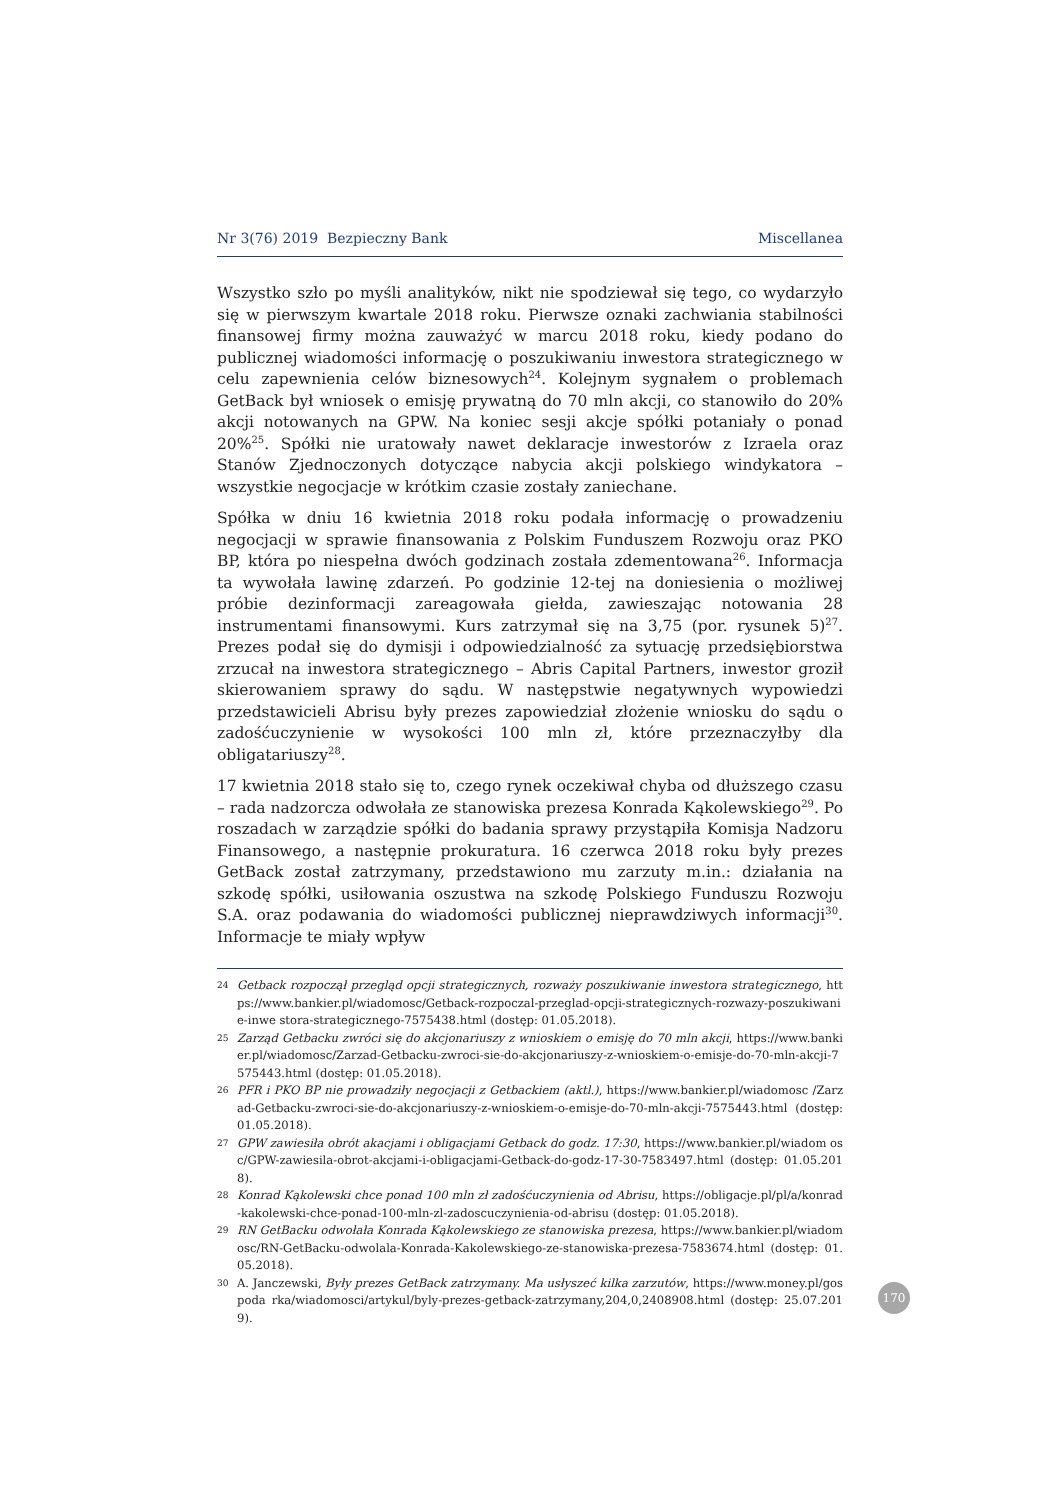Nr 3(76) 2019 Bezpieczny Bank Miscellanea
Wszystko szło po myśli analityków, nikt nie spodziewał się tego, co wydarzyło się w pierwszym kwartale 2018 roku. Pierwsze oznaki zachwiania stabilności finansowej firmy można zauważyć w marcu 2018 roku, kiedy podano do publicznej wiadomości informację o poszukiwaniu inwestora strategicznego w celu zapewnienia celów biznesowych<sup>24</sup>. Kolejnym sygnałem o problemach GetBack był wniosek o emisję prywatną do 70 mln akcji, co stanowiło do 20% akcji notowanych na GPW. Na koniec sesji akcje spółki potaniały o ponad 20%<sup>25</sup>. Spółki nie uratowały nawet deklaracje inwestorów z Izraela oraz Stanów Zjednoczonych dotyczące nabycia akcji polskiego windykatora – wszystkie negocjacje w krótkim czasie zostały zaniechane.
Spółka w dniu 16 kwietnia 2018 roku podała informację o prowadzeniu negocjacji w sprawie finansowania z Polskim Funduszem Rozwoju oraz PKO BP, która po niespełna dwóch godzinach została zdementowana<sup>26</sup>. Informacja ta wywołała lawinę zdarzeń. Po godzinie 12-tej na doniesienia o możliwej próbie dezinformacji zareagowała giełda, zawieszając notowania 28 instrumentami finansowymi. Kurs zatrzymał się na 3,75 (por. rysunek 5)<sup>27</sup>. Prezes podał się do dymisji i odpowiedzialność za sytuację przedsiębiorstwa zrzucał na inwestora strategicznego – Abris Capital Partners, inwestor groził skierowaniem sprawy do sądu. W następstwie negatywnych wypowiedzi przedstawicieli Abrisu były prezes zapowiedział złożenie wniosku do sądu o zadośćuczynienie w wysokości 100 mln zł, które przeznaczyłby dla obligatariuszy<sup>28</sup>.
17 kwietnia 2018 stało się to, czego rynek oczekiwał chyba od dłuższego czasu – rada nadzorcza odwołała ze stanowiska prezesa Konrada Kąkolewskiego<sup>29</sup>. Po roszadach w zarządzie spółki do badania sprawy przystąpiła Komisja Nadzoru Finansowego, a następnie prokuratura. 16 czerwca 2018 roku były prezes GetBack został zatrzymany, przedstawiono mu zarzuty m.in.: działania na szkodę spółki, usiłowania oszustwa na szkodę Polskiego Funduszu Rozwoju S.A. oraz podawania do wiadomości publicznej nieprawdziwych informacji<sup>30</sup>. Informacje te miały wpływ
24 Getback rozpoczął przegląd opcji strategicznych, rozważy poszukiwanie inwestora strategicznego, https://www.bankier.pl/wiadomosc/Getback-rozpoczal-przeglad-opcji-strategicznych-rozwazy-poszukiwanie-inwe stora-strategicznego-7575438.html (dostęp: 01.05.2018).
25 Zarząd Getbacku zwróci się do akcjonariuszy z wnioskiem o emisję do 70 mln akcji, https://www.bankier.pl/wiadomosc/Zarzad-Getbacku-zwroci-sie-do-akcjonariuszy-z-wnioskiem-o-emisje-do-70-mln-akcji-7575443.html (dostęp: 01.05.2018).
26 PFR i PKO BP nie prowadziły negocjacji z Getbackiem (aktl.), https://www.bankier.pl/wiadomosc /Zarzad-Getbacku-zwroci-sie-do-akcjonariuszy-z-wnioskiem-o-emisje-do-70-mln-akcji-7575443.html (dostęp: 01.05.2018).
27 GPW zawiesiła obrót akacjami i obligacjami Getback do godz. 17:30, https://www.bankier.pl/wiadom osc/GPW-zawiesila-obrot-akcjami-i-obligacjami-Getback-do-godz-17-30-7583497.html (dostęp: 01.05.2018).
28 Konrad Kąkolewski chce ponad 100 mln zł zadośćuczynienia od Abrisu, https://obligacje.pl/pl/a/konrad-kakolewski-chce-ponad-100-mln-zl-zadoscuczynienia-od-abrisu (dostęp: 01.05.2018).
29 RN GetBacku odwołała Konrada Kąkolewskiego ze stanowiska prezesa, https://www.bankier.pl/wiadom osc/RN-GetBacku-odwolala-Konrada-Kakolewskiego-ze-stanowiska-prezesa-7583674.html (dostęp: 01.05.2018).
30 A. Janczewski, Były prezes GetBack zatrzymany. Ma usłyszeć kilka zarzutów, https://www.money.pl/gospoda rka/wiadomosci/artykul/byly-prezes-getback-zatrzymany,204,0,2408908.html (dostęp: 25.07.2019).
170